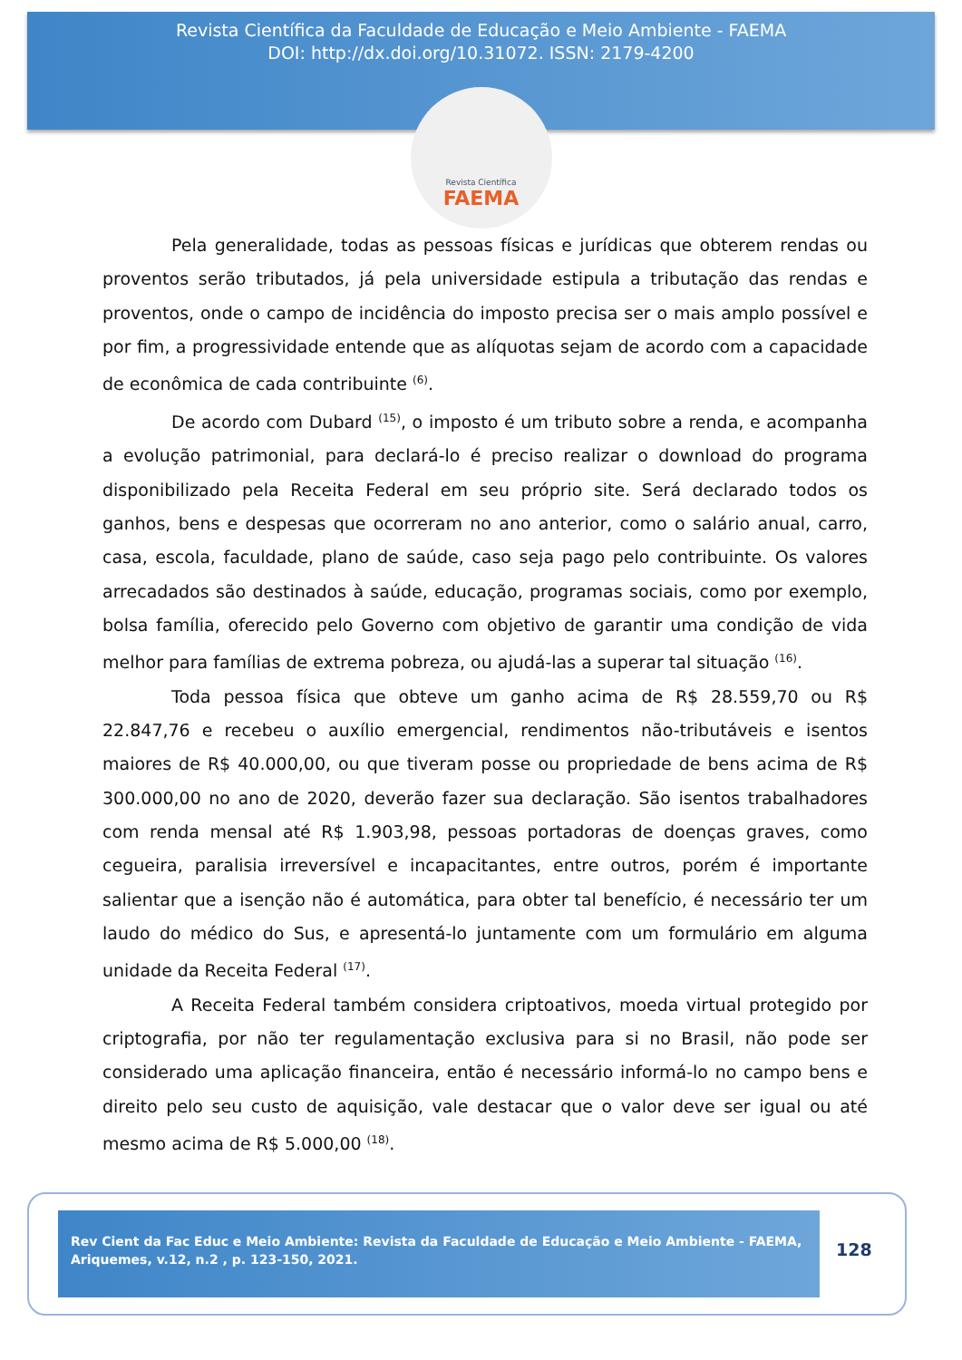Revista Científica da Faculdade de Educação e Meio Ambiente - FAEMA
DOI: http://dx.doi.org/10.31072. ISSN: 2179-4200
Revista Científica
FAEMA
Pela generalidade, todas as pessoas físicas e jurídicas que obterem rendas ou proventos serão tributados, já pela universidade estipula a tributação das rendas e proventos, onde o campo de incidência do imposto precisa ser o mais amplo possível e por fim, a progressividade entende que as alíquotas sejam de acordo com a capacidade de econômica de cada contribuinte <sup>(6)</sup>.
De acordo com Dubard <sup>(15)</sup>, o imposto é um tributo sobre a renda, e acompanha a evolução patrimonial, para declará-lo é preciso realizar o download do programa disponibilizado pela Receita Federal em seu próprio site. Será declarado todos os ganhos, bens e despesas que ocorreram no ano anterior, como o salário anual, carro, casa, escola, faculdade, plano de saúde, caso seja pago pelo contribuinte. Os valores arrecadados são destinados à saúde, educação, programas sociais, como por exemplo, bolsa família, oferecido pelo Governo com objetivo de garantir uma condição de vida melhor para famílias de extrema pobreza, ou ajudá-las a superar tal situação <sup>(16)</sup>.
Toda pessoa física que obteve um ganho acima de R$ 28.559,70 ou R$ 22.847,76 e recebeu o auxílio emergencial, rendimentos não-tributáveis e isentos maiores de R$ 40.000,00, ou que tiveram posse ou propriedade de bens acima de R$ 300.000,00 no ano de 2020, deverão fazer sua declaração. São isentos trabalhadores com renda mensal até R$ 1.903,98, pessoas portadoras de doenças graves, como cegueira, paralisia irreversível e incapacitantes, entre outros, porém é importante salientar que a isenção não é automática, para obter tal benefício, é necessário ter um laudo do médico do Sus, e apresentá-lo juntamente com um formulário em alguma unidade da Receita Federal <sup>(17)</sup>.
A Receita Federal também considera criptoativos, moeda virtual protegido por criptografia, por não ter regulamentação exclusiva para si no Brasil, não pode ser considerado uma aplicação financeira, então é necessário informá-lo no campo bens e direito pelo seu custo de aquisição, vale destacar que o valor deve ser igual ou até mesmo acima de R$ 5.000,00 <sup>(18)</sup>.
Rev Cient da Fac Educ e Meio Ambiente: Revista da Faculdade de Educação e Meio Ambiente - FAEMA, Ariquemes, v.12, n.2 , p. 123-150, 2021.
128